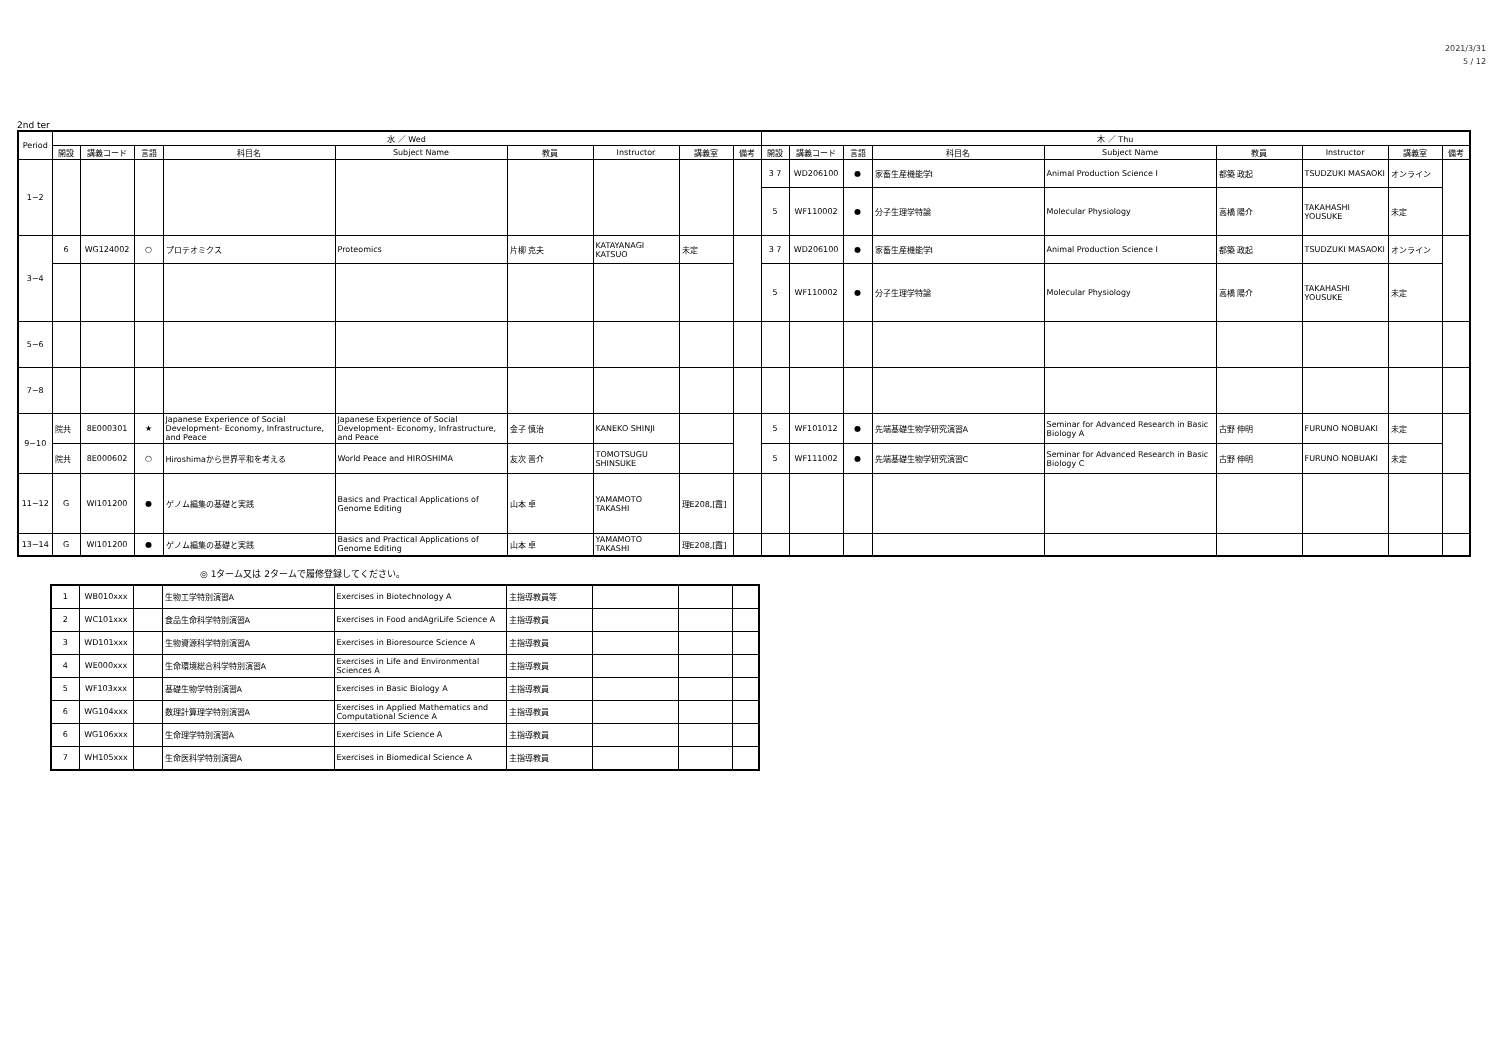2021/3/31
5 / 12
2nd ter
| Period | 水 ／ Wed | | | | | | | | | 木 ／ Thu | | | | | | | | |
| --- | --- | --- | --- | --- | --- | --- | --- | --- | --- | --- | --- | --- | --- | --- | --- | --- | --- | --- |
| | 開設 | 講義コード | 言語 | 科目名 | Subject Name | 教員 | Instructor | 講義室 | 備考 | 開設 | 講義コード | 言語 | 科目名 | Subject Name | 教員 | Instructor | 講義室 | 備考 |
| 1−2 | | | | | | | | | | 3 7 | WD206100 | ● | 家畜生産機能学Ⅰ | Animal Production Science Ⅰ | 都築 政起 | TSUDZUKI MASAOKI | オンライン | |
| | | | | | | | | | | 5 | WF110002 | ● | 分子生理学特論 | Molecular Physiology | 高橋 陽介 | TAKAHASHI YOUSUKE | 未定 | |
| 3−4 | 6 | WG124002 | ○ | プロテオミクス | Proteomics | 片柳 克夫 | KATAYANAGI KATSUO | 未定 | | 3 7 | WD206100 | ● | 家畜生産機能学Ⅰ | Animal Production Science Ⅰ | 都築 政起 | TSUDZUKI MASAOKI | オンライン | |
| | | | | | | | | | | 5 | WF110002 | ● | 分子生理学特論 | Molecular Physiology | 高橋 陽介 | TAKAHASHI YOUSUKE | 未定 | |
| 5−6 | | | | | | | | | | | | | | | | | | |
| 7−8 | | | | | | | | | | | | | | | | | | |
| 9−10 | 院共 | 8E000301 | ★ | Japanese Experience of Social Development- Economy, Infrastructure, and Peace | Japanese Experience of Social Development- Economy, Infrastructure, and Peace | 金子 慎治 | KANEKO SHINJI | | | 5 | WF101012 | ● | 先端基礎生物学研究演習A | Seminar for Advanced Research in Basic Biology A | 古野 伸明 | FURUNO NOBUAKI | 未定 | |
| | 院共 | 8E000602 | ○ | Hiroshimaから世界平和を考える | World Peace and HIROSHIMA | 友次 晋介 | TOMOTSUGU SHINSUKE | | | 5 | WF111002 | ● | 先端基礎生物学研究演習C | Seminar for Advanced Research in Basic Biology C | 古野 伸明 | FURUNO NOBUAKI | 未定 | |
| 11−12 | G | WI101200 | ● | ゲノム編集の基礎と実践 | Basics and Practical Applications of Genome Editing | 山本 卓 | YAMAMOTO TAKASHI | 理E208,[霞] | | | | | | | | | | |
| 13−14 | G | WI101200 | ● | ゲノム編集の基礎と実践 | Basics and Practical Applications of Genome Editing | 山本 卓 | YAMAMOTO TAKASHI | 理E208,[霞] | | | | | | | | | | |
◎ 1ターム又は 2タームで履修登録してください。
| 1 | WB010xxx | | 生物工学特別演習A | Exercises in Biotechnology A | 主指導教員等 | | | |
| 2 | WC101xxx | | 食品生命科学特別演習A | Exercises in Food andAgriLife Science A | 主指導教員 | | | |
| 3 | WD101xxx | | 生物資源科学特別演習A | Exercises in Bioresource Science A | 主指導教員 | | | |
| 4 | WE000xxx | | 生命環境総合科学特別演習A | Exercises in Life and Environmental Sciences A | 主指導教員 | | | |
| 5 | WF103xxx | | 基礎生物学特別演習A | Exercises in Basic Biology A | 主指導教員 | | | |
| 6 | WG104xxx | | 数理計算理学特別演習A | Exercises in Applied Mathematics and Computational Science A | 主指導教員 | | | |
| 6 | WG106xxx | | 生命理学特別演習A | Exercises in Life Science A | 主指導教員 | | | |
| 7 | WH105xxx | | 生命医科学特別演習A | Exercises in Biomedical Science A | 主指導教員 | | | |